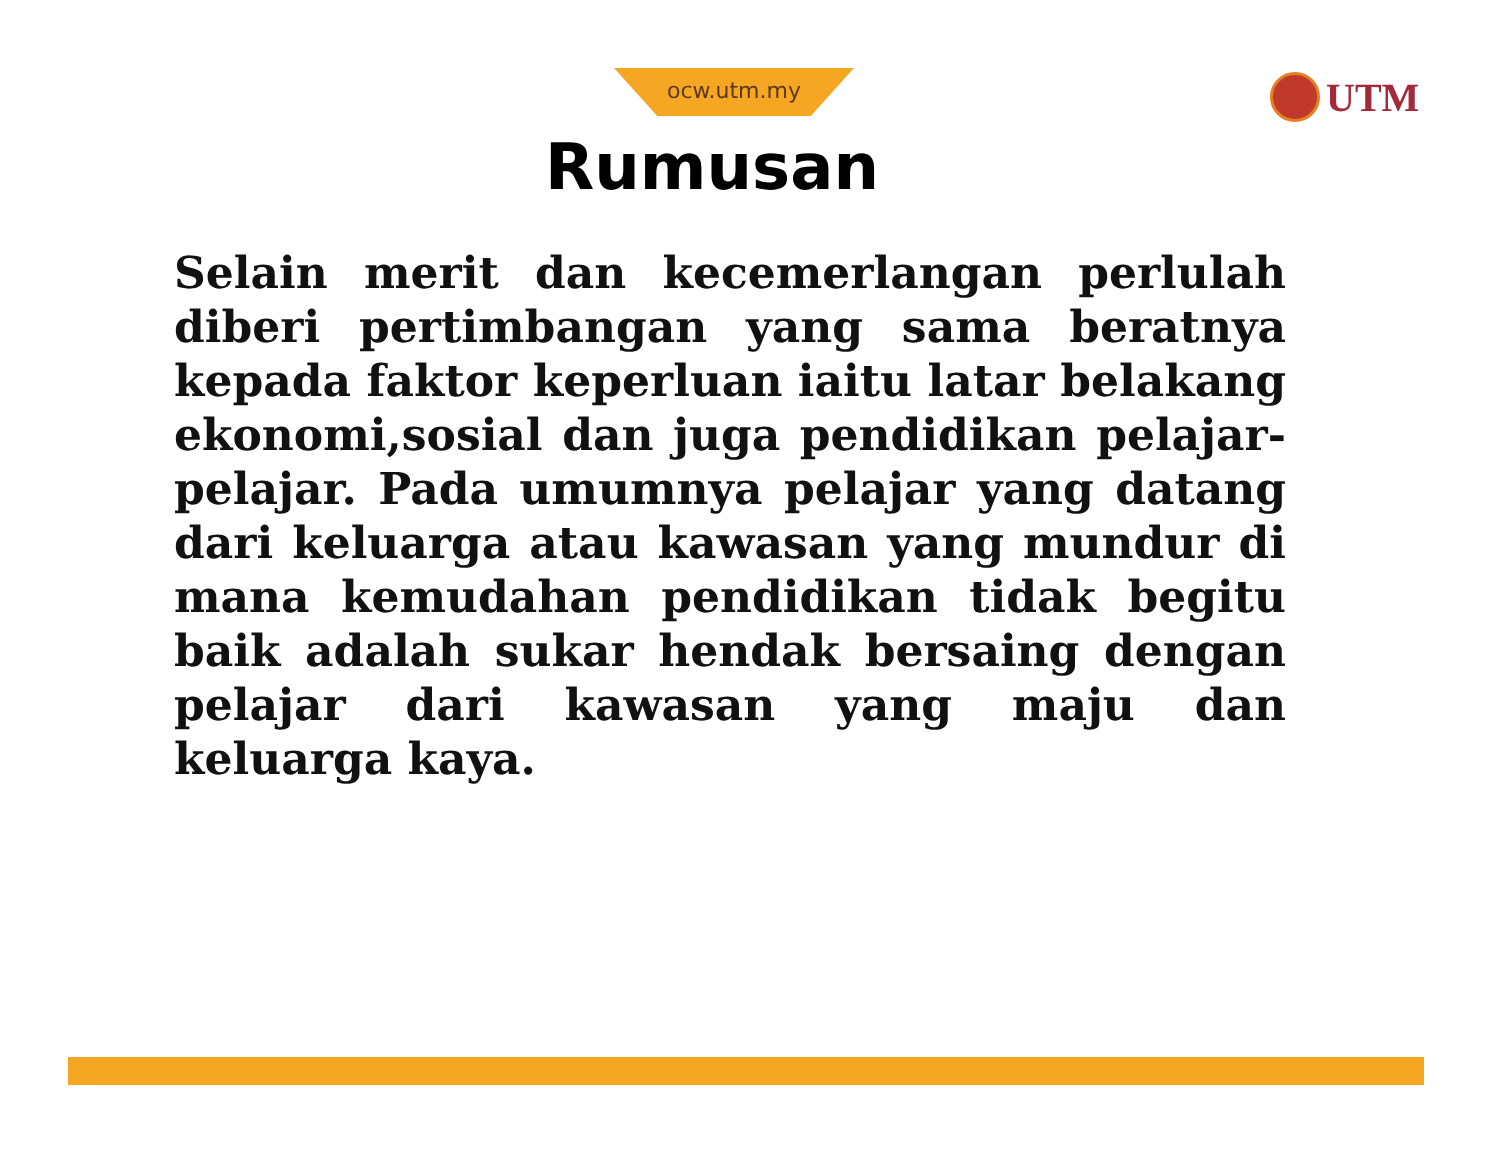ocw.utm.my UTM
Rumusan
Selain merit dan kecemerlangan perlulah diberi pertimbangan yang sama beratnya kepada faktor keperluan iaitu latar belakang ekonomi,sosial dan juga pendidikan pelajar-pelajar. Pada umumnya pelajar yang datang dari keluarga atau kawasan yang mundur di mana kemudahan pendidikan tidak begitu baik adalah sukar hendak bersaing dengan pelajar dari kawasan yang maju dan keluarga kaya.